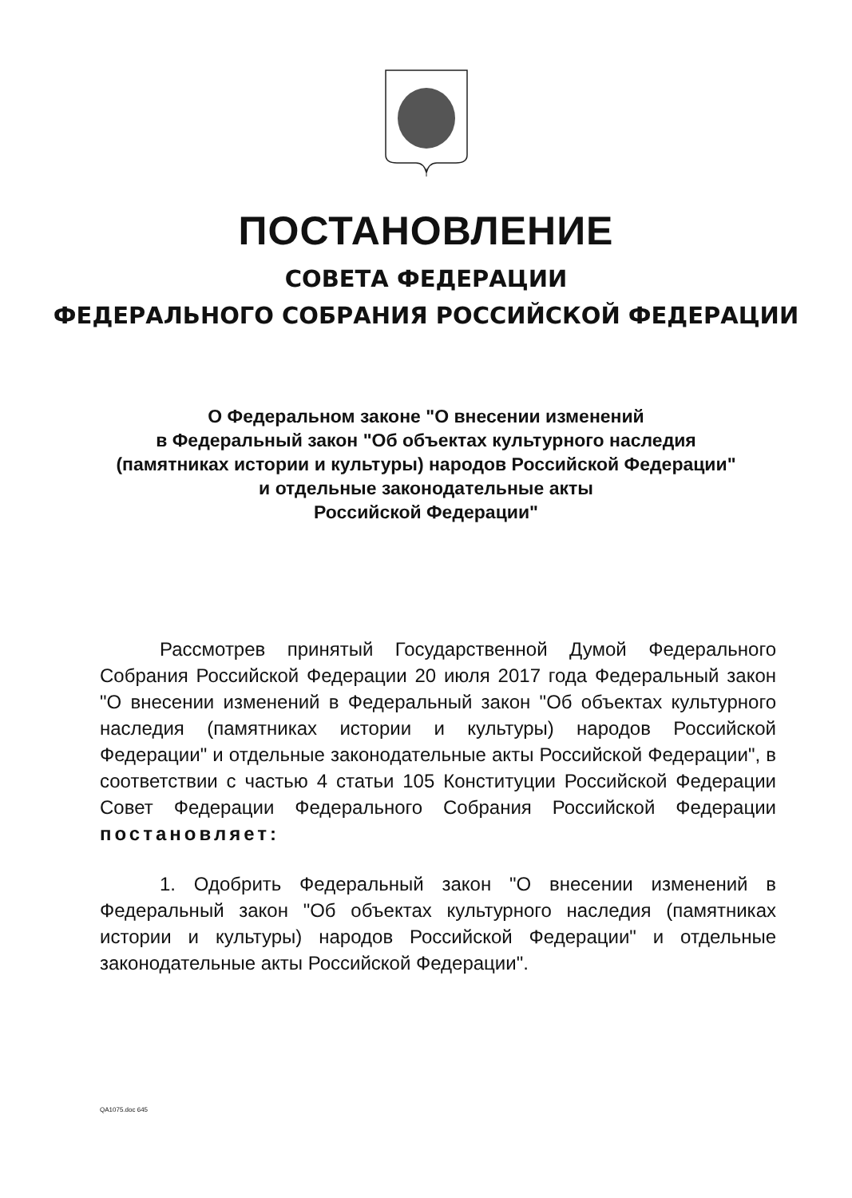ПОСТАНОВЛЕНИЕ
СОВЕТА ФЕДЕРАЦИИ
ФЕДЕРАЛЬНОГО СОБРАНИЯ РОССИЙСКОЙ ФЕДЕРАЦИИ
О Федеральном законе "О внесении изменений
в Федеральный закон "Об объектах культурного наследия
(памятниках истории и культуры) народов Российской Федерации"
и отдельные законодательные акты
Российской Федерации"
Рассмотрев принятый Государственной Думой Федерального Собрания Российской Федерации 20 июля 2017 года Федеральный закон "О внесении изменений в Федеральный закон "Об объектах культурного наследия (памятниках истории и культуры) народов Российской Федерации" и отдельные законодательные акты Российской Федерации", в соответствии с частью 4 статьи 105 Конституции Российской Федерации Совет Федерации Федерального Собрания Российской Федерации постановляет:
1. Одобрить Федеральный закон "О внесении изменений в Федеральный закон "Об объектах культурного наследия (памятниках истории и культуры) народов Российской Федерации" и отдельные законодательные акты Российской Федерации".
QA1075.doc 645